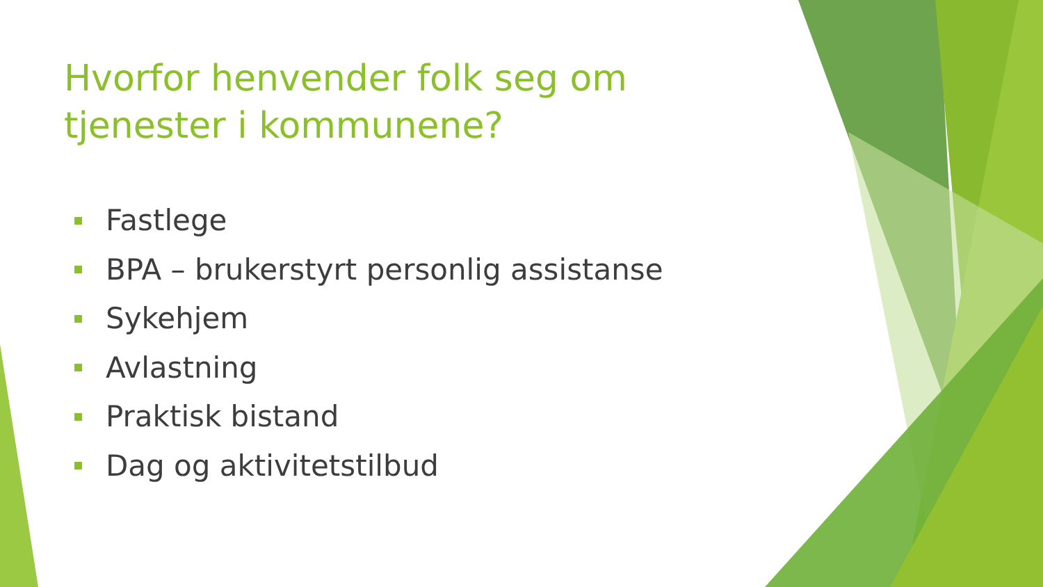Hvorfor henvender folk seg om tjenester i kommunene?
Fastlege
BPA – brukerstyrt personlig assistanse
Sykehjem
Avlastning
Praktisk bistand
Dag og aktivitetstilbud